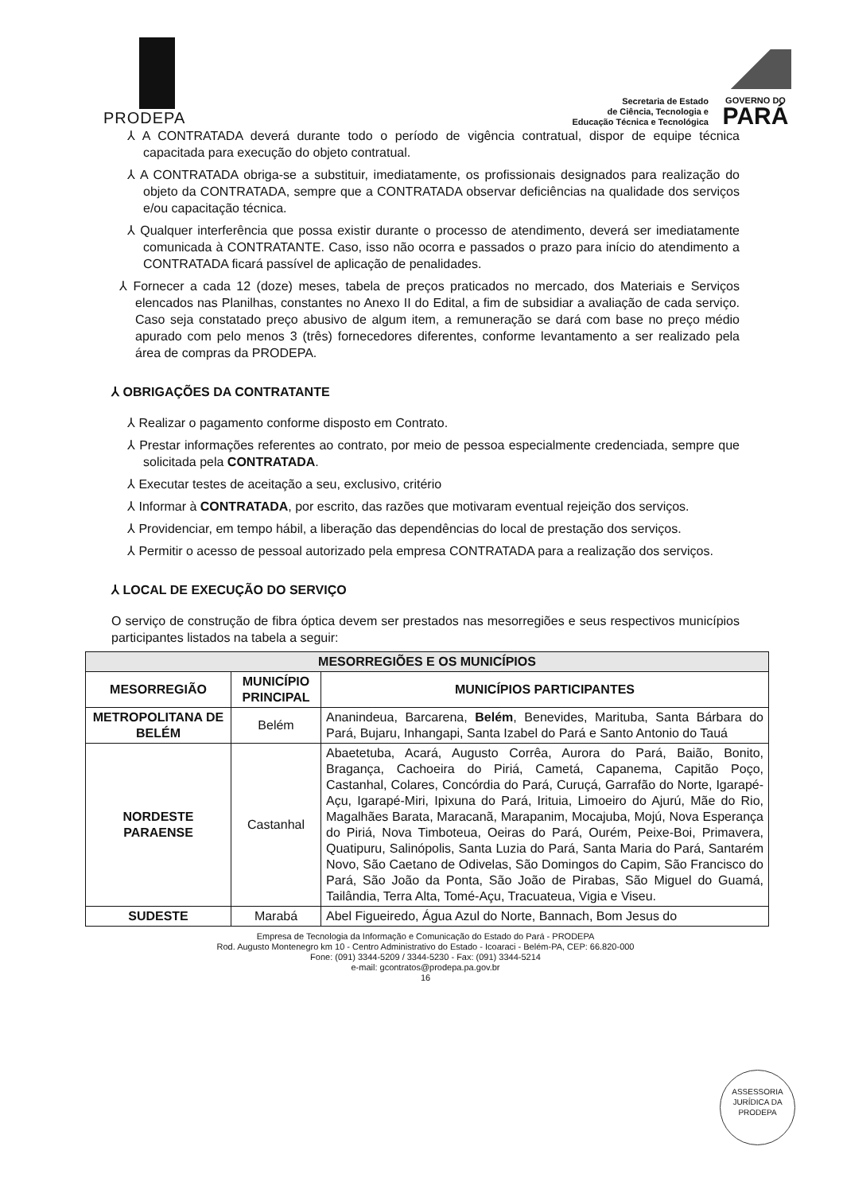PRODEPA
Secretaria de Estado
de Ciência, Tecnologia e
Educação Técnica e Tecnológica
GOVERNO DO
PARÁ
⅄ A CONTRATADA deverá durante todo o período de vigência contratual, dispor de equipe técnica capacitada para execução do objeto contratual.
⅄ A CONTRATADA obriga-se a substituir, imediatamente, os profissionais designados para realização do objeto da CONTRATADA, sempre que a CONTRATADA observar deficiências na qualidade dos serviços e/ou capacitação técnica.
⅄ Qualquer interferência que possa existir durante o processo de atendimento, deverá ser imediatamente comunicada à CONTRATANTE. Caso, isso não ocorra e passados o prazo para início do atendimento a CONTRATADA ficará passível de aplicação de penalidades.
⅄ Fornecer a cada 12 (doze) meses, tabela de preços praticados no mercado, dos Materiais e Serviços elencados nas Planilhas, constantes no Anexo II do Edital, a fim de subsidiar a avaliação de cada serviço. Caso seja constatado preço abusivo de algum item, a remuneração se dará com base no preço médio apurado com pelo menos 3 (três) fornecedores diferentes, conforme levantamento a ser realizado pela área de compras da PRODEPA.
⅄ OBRIGAÇÕES DA CONTRATANTE
⅄ Realizar o pagamento conforme disposto em Contrato.
⅄ Prestar informações referentes ao contrato, por meio de pessoa especialmente credenciada, sempre que solicitada pela CONTRATADA.
⅄ Executar testes de aceitação a seu, exclusivo, critério
⅄ Informar à CONTRATADA, por escrito, das razões que motivaram eventual rejeição dos serviços.
⅄ Providenciar, em tempo hábil, a liberação das dependências do local de prestação dos serviços.
⅄ Permitir o acesso de pessoal autorizado pela empresa CONTRATADA para a realização dos serviços.
⅄ LOCAL DE EXECUÇÃO DO SERVIÇO
O serviço de construção de fibra óptica devem ser prestados nas mesorregiões e seus respectivos municípios participantes listados na tabela a seguir:
| MESORREGIÕES E OS MUNICÍPIOS | | |
| --- | --- | --- |
| MESORREGIÃO | MUNICÍPIO PRINCIPAL | MUNICÍPIOS PARTICIPANTES |
| METROPOLITANA DE BELÉM | Belém | Ananindeua, Barcarena, Belém , Benevides, Marituba, Santa Bárbara do Pará, Bujaru, Inhangapi, Santa Izabel do Pará e Santo Antonio do Tauá |
| NORDESTE PARAENSE | Castanhal | Abaetetuba, Acará, Augusto Corrêa, Aurora do Pará, Baião, Bonito, Bragança, Cachoeira do Piriá, Cametá, Capanema, Capitão Poço, Castanhal, Colares, Concórdia do Pará, Curuçá, Garrafão do Norte, Igarapé-Açu, Igarapé-Miri, Ipixuna do Pará, Irituia, Limoeiro do Ajurú, Mãe do Rio, Magalhães Barata, Maracanã, Marapanim, Mocajuba, Mojú, Nova Esperança do Piriá, Nova Timboteua, Oeiras do Pará, Ourém, Peixe-Boi, Primavera, Quatipuru, Salinópolis, Santa Luzia do Pará, Santa Maria do Pará, Santarém Novo, São Caetano de Odivelas, São Domingos do Capim, São Francisco do Pará, São João da Ponta, São João de Pirabas, São Miguel do Guamá, Tailândia, Terra Alta, Tomé-Açu, Tracuateua, Vigia e Viseu. |
| SUDESTE | Marabá | Abel Figueiredo, Água Azul do Norte, Bannach, Bom Jesus do |
Empresa de Tecnologia da Informação e Comunicação do Estado do Pará - PRODEPA
Rod. Augusto Montenegro km 10 - Centro Administrativo do Estado - Icoaraci - Belém-PA, CEP: 66.820-000
Fone: (091) 3344-5209 / 3344-5230 - Fax: (091) 3344-5214
e-mail: gcontratos@prodepa.pa.gov.br
16
ASSESSORIA JURÍDICA DA PRODEPA